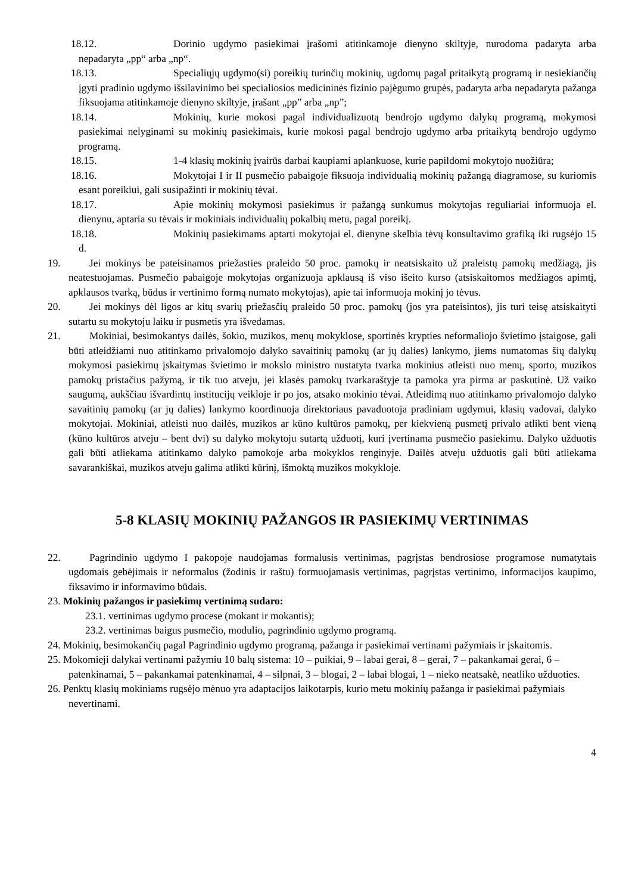18.12. Dorinio ugdymo pasiekimai įrašomi atitinkamoje dienyno skiltyje, nurodoma padaryta arba nepadaryta „pp“ arba „np“.
18.13. Specialiųjų ugdymo(si) poreikių turinčių mokinių, ugdomų pagal pritaikytą programą ir nesiekiančių įgyti pradinio ugdymo išsilavinimo bei specialiosios medicininės fizinio pajėgumo grupės, padaryta arba nepadaryta pažanga fiksuojama atitinkamoje dienyno skiltyje, įrašant „pp” arba „np”;
18.14. Mokinių, kurie mokosi pagal individualizuotą bendrojo ugdymo dalykų programą, mokymosi pasiekimai nelyginami su mokinių pasiekimais, kurie mokosi pagal bendrojo ugdymo arba pritaikytą bendrojo ugdymo programą.
18.15. 1-4 klasių mokinių įvairūs darbai kaupiami aplankuose, kurie papildomi mokytojo nuožiūra;
18.16. Mokytojai I ir II pusmečio pabaigoje fiksuoja individualią mokinių pažangą diagramose, su kuriomis esant poreikiui, gali susipažinti ir mokinių tėvai.
18.17. Apie mokinių mokymosi pasiekimus ir pažangą sunkumus mokytojas reguliariai informuoja el. dienynu, aptaria su tėvais ir mokiniais individualių pokalbių metu, pagal poreikį.
18.18. Mokinių pasiekimams aptarti mokytojai el. dienyne skelbia tėvų konsultavimo grafiką iki rugsėjo 15 d.
19. Jei mokinys be pateisinamos priežasties praleido 50 proc. pamokų ir neatsiskaito už praleistų pamokų medžiagą, jis neatestuojamas. Pusmečio pabaigoje mokytojas organizuoja apklausą iš viso išeito kurso (atsiskaitomos medžiagos apimtį, apklausos tvarką, būdus ir vertinimo formą numato mokytojas), apie tai informuoja mokinį jo tėvus.
20. Jei mokinys dėl ligos ar kitų svarių priežasčių praleido 50 proc. pamokų (jos yra pateisintos), jis turi teisę atsiskaityti sutartu su mokytoju laiku ir pusmetis yra išvedamas.
21. Mokiniai, besimokantys dailės, šokio, muzikos, menų mokyklose, sportinės krypties neformaliojo švietimo įstaigose, gali būti atleidžiami nuo atitinkamo privalomojo dalyko savaitinių pamokų (ar jų dalies) lankymo, jiems numatomas šių dalykų mokymosi pasiekimų įskaitymas švietimo ir mokslo ministro nustatyta tvarka mokinius atleisti nuo menų, sporto, muzikos pamokų pristačius pažymą, ir tik tuo atveju, jei klasės pamokų tvarkaraštyje ta pamoka yra pirma ar paskutinė. Už vaiko saugumą, aukščiau išvardintų institucijų veikloje ir po jos, atsako mokinio tėvai. Atleidimą nuo atitinkamo privalomojo dalyko savaitinių pamokų (ar jų dalies) lankymo koordinuoja direktoriaus pavaduotoja pradiniam ugdymui, klasių vadovai, dalyko mokytojai. Mokiniai, atleisti nuo dailės, muzikos ar kūno kultūros pamokų, per kiekvieną pusmetį privalo atlikti bent vieną (kūno kultūros atveju – bent dvi) su dalyko mokytoju sutartą užduotį, kuri įvertinama pusmečio pasiekimu. Dalyko užduotis gali būti atliekama atitinkamo dalyko pamokoje arba mokyklos renginyje. Dailės atveju užduotis gali būti atliekama savarankiškai, muzikos atveju galima atlikti kūrinį, išmoktą muzikos mokykloje.
5-8 KLASIŲ MOKINIŲ PAŽANGOS IR PASIEKIMŲ VERTINIMAS
22. Pagrindinio ugdymo I pakopoje naudojamas formalusis vertinimas, pagrįstas bendrosiose programose numatytais ugdomais gebėjimais ir neformalus (žodinis ir raštu) formuojamasis vertinimas, pagrįstas vertinimo, informacijos kaupimo, fiksavimo ir informavimo būdais.
23. Mokinių pažangos ir pasiekimų vertinimą sudaro:
23.1. vertinimas ugdymo procese (mokant ir mokantis);
23.2. vertinimas baigus pusmečio, modulio, pagrindinio ugdymo programą.
24. Mokinių, besimokančių pagal Pagrindinio ugdymo programą, pažanga ir pasiekimai vertinami pažymiais ir įskaitomis.
25. Mokomieji dalykai vertinami pažymiu 10 balų sistema: 10 – puikiai, 9 – labai gerai, 8 – gerai, 7 – pakankamai gerai, 6 – patenkinamai, 5 – pakankamai patenkinamai, 4 – silpnai, 3 – blogai, 2 – labai blogai, 1 – nieko neatsakė, neatliko užduoties.
26. Penktų klasių mokiniams rugsėjo mėnuo yra adaptacijos laikotarpis, kurio metu mokinių pažanga ir pasiekimai pažymiais nevertinami.
4